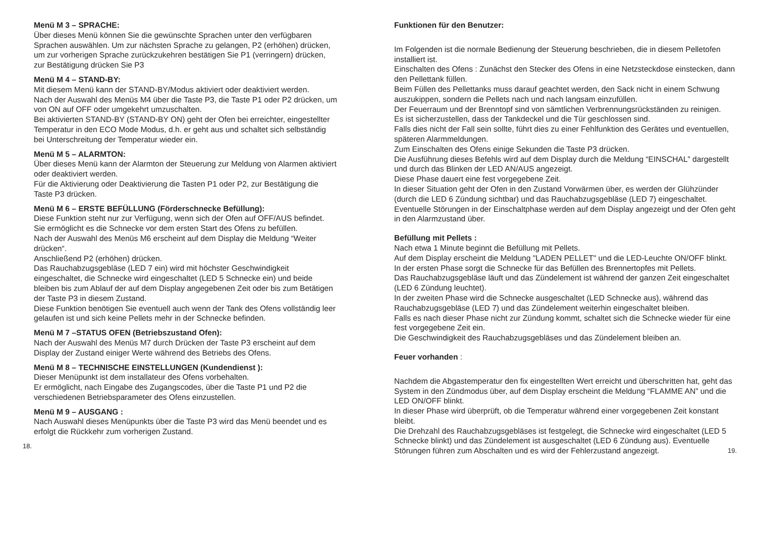Menü M 3 – SPRACHE:
Über dieses Menü können Sie die gewünschte Sprachen unter den verfügbaren Sprachen auswählen. Um zur nächsten Sprache zu gelangen, P2 (erhöhen) drücken, um zur vorherigen Sprache zurückzukehren bestätigen Sie P1 (verringern) drücken, zur Bestätigung drücken Sie P3
Menü M 4 – STAND-BY:
Mit diesem Menü kann der STAND-BY/Modus aktiviert oder deaktiviert werden.
Nach der Auswahl des Menüs M4 über die Taste P3, die Taste P1 oder P2 drücken, um von ON auf OFF oder umgekehrt umzuschalten.
Bei aktivierten STAND-BY (STAND-BY ON) geht der Ofen bei erreichter, eingestellter Temperatur in den ECO Mode Modus, d.h. er geht aus und schaltet sich selbständig bei Unterschreitung der Temperatur wieder ein.
Menü M 5 – ALARMTON:
Über dieses Menü kann der Alarmton der Steuerung zur Meldung von Alarmen aktiviert oder deaktiviert werden.
Für die Aktivierung oder Deaktivierung die Tasten P1 oder P2, zur Bestätigung die Taste P3 drücken.
Menü M 6 – ERSTE BEFÜLLUNG (Förderschnecke Befüllung):
Diese Funktion steht nur zur Verfügung, wenn sich der Ofen auf OFF/AUS befindet.
Sie ermöglicht es die Schnecke vor dem ersten Start des Ofens zu befüllen.
Nach der Auswahl des Menüs M6 erscheint auf dem Display die Meldung “Weiter drücken“.
Anschließend P2 (erhöhen) drücken.
Das Rauchabzugsgebläse (LED 7 ein) wird mit höchster Geschwindigkeit eingeschaltet, die Schnecke wird eingeschaltet (LED 5 Schnecke ein) und beide bleiben bis zum Ablauf der auf dem Display angegebenen Zeit oder bis zum Betätigen der Taste P3 in diesem Zustand.
Diese Funktion benötigen Sie eventuell auch wenn der Tank des Ofens vollständig leer gelaufen ist und sich keine Pellets mehr in der Schnecke befinden.
Menü M 7 –STATUS OFEN (Betriebszustand Ofen):
Nach der Auswahl des Menüs M7 durch Drücken der Taste P3 erscheint auf dem Display der Zustand einiger Werte während des Betriebs des Ofens.
Menü M 8 – TECHNISCHE EINSTELLUNGEN (Kundendienst ):
Dieser Menüpunkt ist dem installateur des Ofens vorbehalten.
Er ermöglicht, nach Eingabe des Zugangscodes, über die Taste P1 und P2 die verschiedenen Betriebsparameter des Ofens einzustellen.
Menü M 9 – AUSGANG :
Nach Auswahl dieses Menüpunkts über die Taste P3 wird das Menü beendet und es erfolgt die Rückkehr zum vorherigen Zustand.
18.
Funktionen für den Benutzer:
Im Folgenden ist die normale Bedienung der Steuerung beschrieben, die in diesem Pelletofen installiert ist.
Einschalten des Ofens : Zunächst den Stecker des Ofens in eine Netzsteckdose einstecken, dann den Pellettank füllen.
Beim Füllen des Pellettanks muss darauf geachtet werden, den Sack nicht in einem Schwung auszukippen, sondern die Pellets nach und nach langsam einzufüllen.
Der Feuerraum und der Brenntopf sind von sämtlichen Verbrennungsrückständen zu reinigen.
Es ist sicherzustellen, dass der Tankdeckel und die Tür geschlossen sind.
Falls dies nicht der Fall sein sollte, führt dies zu einer Fehlfunktion des Gerätes und eventuellen, späteren Alarmmeldungen.
Zum Einschalten des Ofens einige Sekunden die Taste P3 drücken.
Die Ausführung dieses Befehls wird auf dem Display durch die Meldung “EINSCHAL” dargestellt und durch das Blinken der LED AN/AUS angezeigt.
Diese Phase dauert eine fest vorgegebene Zeit.
In dieser Situation geht der Ofen in den Zustand Vorwärmen über, es werden der Glühzünder (durch die LED 6 Zündung sichtbar) und das Rauchabzugsgebläse (LED 7) eingeschaltet.
Eventuelle Störungen in der Einschaltphase werden auf dem Display angezeigt und der Ofen geht in den Alarmzustand über.
Befüllung mit Pellets :
Nach etwa 1 Minute beginnt die Befüllung mit Pellets.
Auf dem Display erscheint die Meldung "LADEN PELLET" und die LED-Leuchte ON/OFF blinkt.
In der ersten Phase sorgt die Schnecke für das Befüllen des Brennertopfes mit Pellets.
Das Rauchabzugsgebläse läuft und das Zündelement ist während der ganzen Zeit eingeschaltet (LED 6 Zündung leuchtet).
In der zweiten Phase wird die Schnecke ausgeschaltet (LED Schnecke aus), während das Rauchabzugsgebläse (LED 7) und das Zündelement weiterhin eingeschaltet bleiben.
Falls es nach dieser Phase nicht zur Zündung kommt, schaltet sich die Schnecke wieder für eine fest vorgegebene Zeit ein.
Die Geschwindigkeit des Rauchabzugsgebläses und das Zündelement bleiben an.
Feuer vorhanden :
Nachdem die Abgastemperatur den fix eingestellten Wert erreicht und überschritten hat, geht das System in den Zündmodus über, auf dem Display erscheint die Meldung “FLAMME AN” und die LED ON/OFF blinkt.
In dieser Phase wird überprüft, ob die Temperatur während einer vorgegebenen Zeit konstant bleibt.
Die Drehzahl des Rauchabzugsgebläses ist festgelegt, die Schnecke wird eingeschaltet (LED 5 Schnecke blinkt) und das Zündelement ist ausgeschaltet (LED 6 Zündung aus). Eventuelle Störungen führen zum Abschalten und es wird der Fehlerzustand angezeigt. 19.